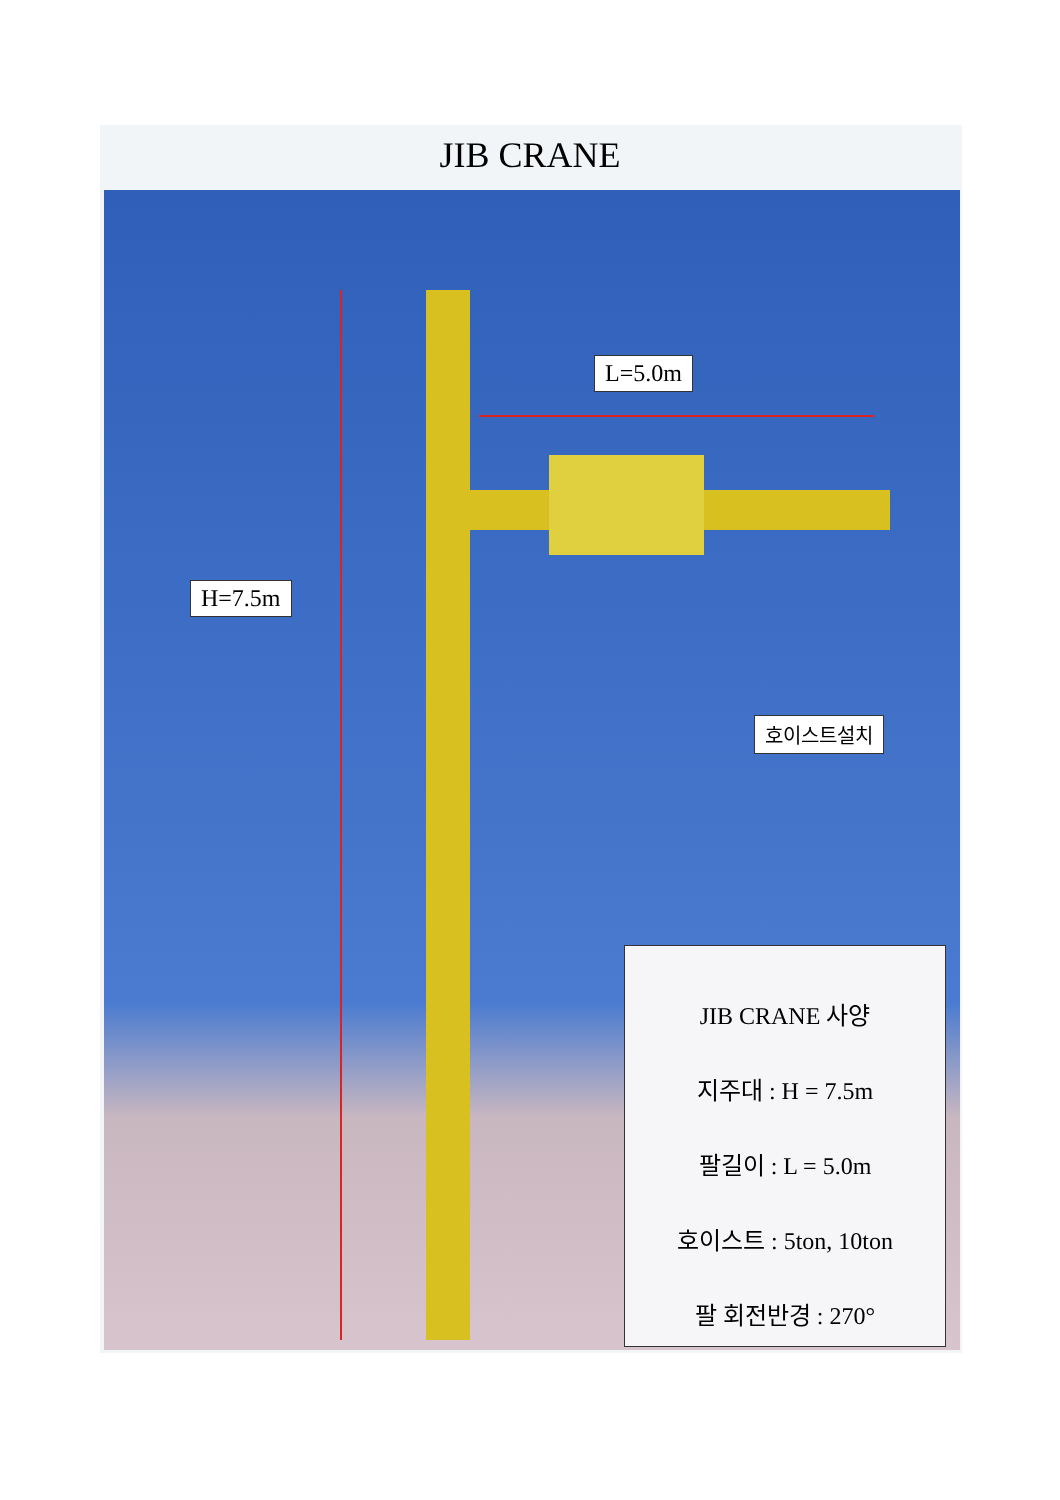JIB CRANE
L=5.0m
H=7.5m
호이스트설치
JIB CRANE 사양
지주대 : H = 7.5m
팔길이 : L = 5.0m
호이스트 : 5ton, 10ton
팔 회전반경 : 270°